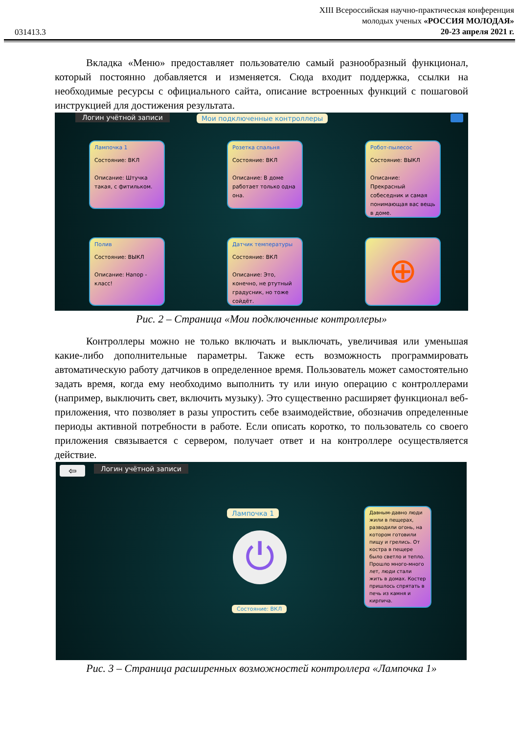031413.3
XIII Всероссийская научно-практическая конференция
молодых ученых «РОССИЯ МОЛОДАЯ»
20-23 апреля 2021 г.
Вкладка «Меню» предоставляет пользователю самый разнообразный функционал, который постоянно добавляется и изменяется. Сюда входит поддержка, ссылки на необходимые ресурсы с официального сайта, описание встроенных функций с пошаговой инструкцией для достижения результата.
Логин учётной записи Мои подключенные контроллеры
Лампочка 1
Состояние: ВКЛ
Описание: Штучка такая, с фитильком.
Розетка спальня
Состояние: ВКЛ
Описание: В доме работает только одна она.
Робот-пылесос
Состояние: ВЫКЛ
Описание: Прекрасный собеседник и самая понимающая вас вещь в доме.
Полив
Состояние: ВЫКЛ
Описание: Напор - класс!
Датчик температуры
Состояние: ВКЛ
Описание: Это, конечно, не ртутный градусник, но тоже сойдёт.
⊕
Рис. 2 – Страница «Мои подключенные контроллеры»
Контроллеры можно не только включать и выключать, увеличивая или уменьшая какие-либо дополнительные параметры. Также есть возможность программировать автоматическую работу датчиков в определенное время. Пользователь может самостоятельно задать время, когда ему необходимо выполнить ту или иную операцию с контроллерами (например, выключить свет, включить музыку). Это существенно расширяет функционал веб-приложения, что позволяет в разы упростить себе взаимодействие, обозначив определенные периоды активной потребности в работе. Если описать коротко, то пользователь со своего приложения связывается с сервером, получает ответ и на контроллере осуществляется действие.
⇦ Логин учётной записи
Лампочка 1
⏻
Состояние: ВКЛ
Давным-давно люди жили в пещерах, разводили огонь, на котором готовили пищу и грелись. От костра в пещере было светло и тепло. Прошло много-много лет, люди стали жить в домах. Костер пришлось спрятать в печь из камня и кирпича.
Рис. 3 – Страница расширенных возможностей контроллера «Лампочка 1»